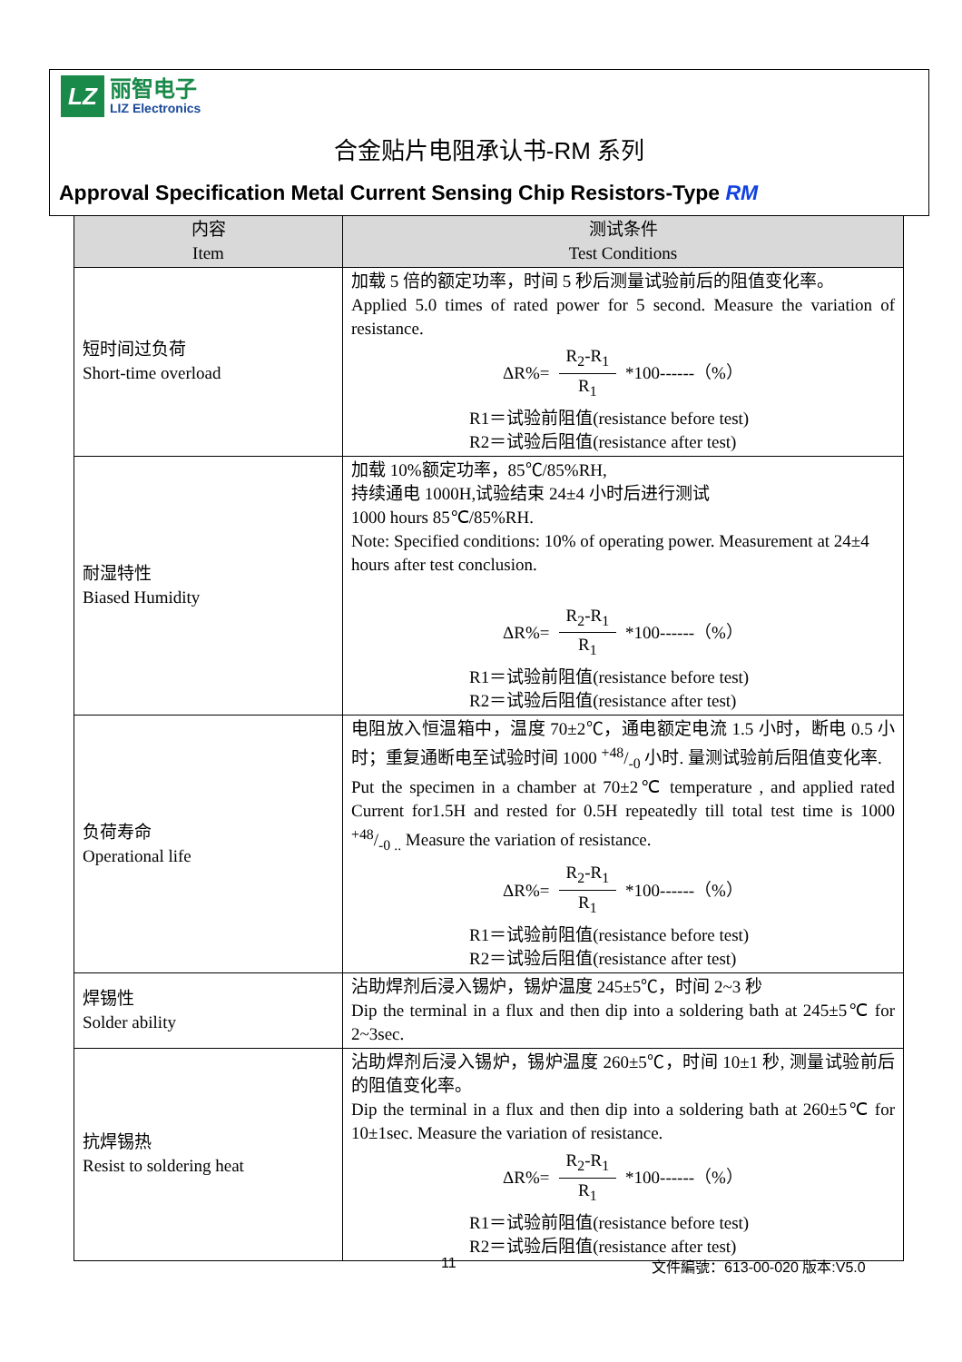LZ
丽智电子
LIZ Electronics
合金贴片电阻承认书-RM 系列
Approval Specification Metal Current Sensing Chip Resistors-Type RM
| 内容 Item | 测试条件 Test Conditions |
| --- | --- |
| 短时间过负荷 Short-time overload | 加载 5 倍的额定功率，时间 5 秒后测量试验前后的阻值变化率。 Applied 5.0 times of rated power for 5 second. Measure the variation of resistance. ΔR%= R<sub>2</sub>-R<sub>1</sub> R<sub>1</sub> *100------（%） R1＝试验前阻值(resistance before test) R2＝试验后阻值(resistance after test) |
| 耐湿特性 Biased Humidity | 加载 10%额定功率，85℃/85%RH, 持续通电 1000H,试验结束 24±4 小时后进行测试 1000 hours 85℃/85%RH. Note: Specified conditions: 10% of operating power. Measurement at 24±4 hours after test conclusion. ΔR%= R<sub>2</sub>-R<sub>1</sub> R<sub>1</sub> *100------（%） R1＝试验前阻值(resistance before test) R2＝试验后阻值(resistance after test) |
| 负荷寿命 Operational life | 电阻放入恒温箱中，温度 70±2℃，通电额定电流 1.5 小时，断电 0.5 小时；重复通断电至试验时间 1000 +48/-0 小时. 量测试验前后阻值变化率. Put the specimen in a chamber at 70±2℃ temperature , and applied rated Current for1.5H and rested for 0.5H repeatedly till total test time is 1000 +48/-0 .. Measure the variation of resistance. ΔR%= R<sub>2</sub>-R<sub>1</sub> R<sub>1</sub> *100------（%） R1＝试验前阻值(resistance before test) R2＝试验后阻值(resistance after test) |
| 焊锡性 Solder ability | 沾助焊剂后浸入锡炉，锡炉温度 245±5℃，时间 2~3 秒 Dip the terminal in a flux and then dip into a soldering bath at 245±5℃ for 2~3sec. |
| 抗焊锡热 Resist to soldering heat | 沾助焊剂后浸入锡炉，锡炉温度 260±5℃，时间 10±1 秒, 测量试验前后的阻值变化率。 Dip the terminal in a flux and then dip into a soldering bath at 260±5℃ for 10±1sec. Measure the variation of resistance. ΔR%= R<sub>2</sub>-R<sub>1</sub> R<sub>1</sub> *100------（%） R1＝试验前阻值(resistance before test) R2＝试验后阻值(resistance after test) |
11 文件編號：613-00-020 版本:V5.0